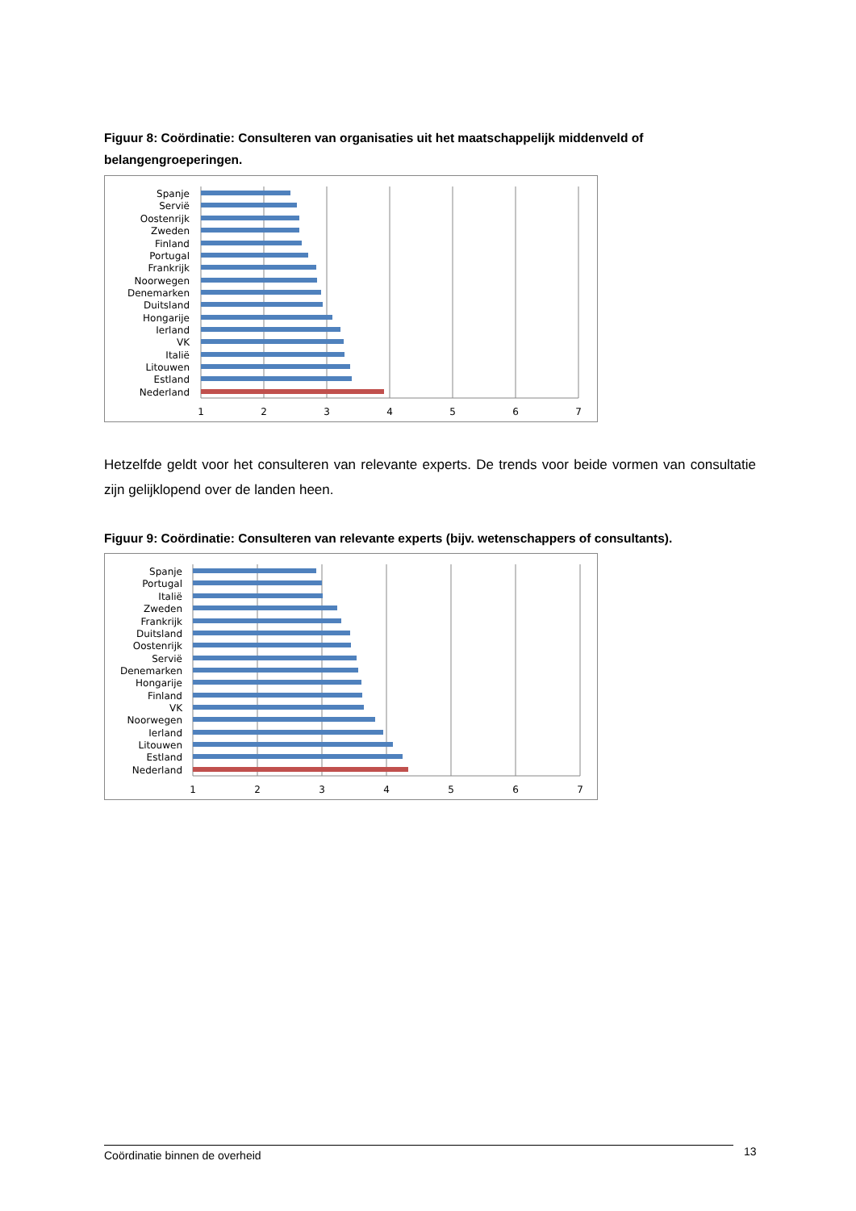Figuur 8: Coördinatie: Consulteren van organisaties uit het maatschappelijk middenveld of belangengroeperingen.
Spanje
Servië
Oostenrijk
Zweden
Finland
Portugal
Frankrijk
Noorwegen
Denemarken
Duitsland
Hongarije
Ierland
VK
Italië
Litouwen
Estland
Nederland
1
2
3
4
5
6
7
Hetzelfde geldt voor het consulteren van relevante experts. De trends voor beide vormen van consultatie zijn gelijklopend over de landen heen.
Figuur 9: Coördinatie: Consulteren van relevante experts (bijv. wetenschappers of consultants).
Spanje
Portugal
Italië
Zweden
Frankrijk
Duitsland
Oostenrijk
Servië
Denemarken
Hongarije
Finland
VK
Noorwegen
Ierland
Litouwen
Estland
Nederland
1
2
3
4
5
6
7
Coördinatie binnen de overheid 13